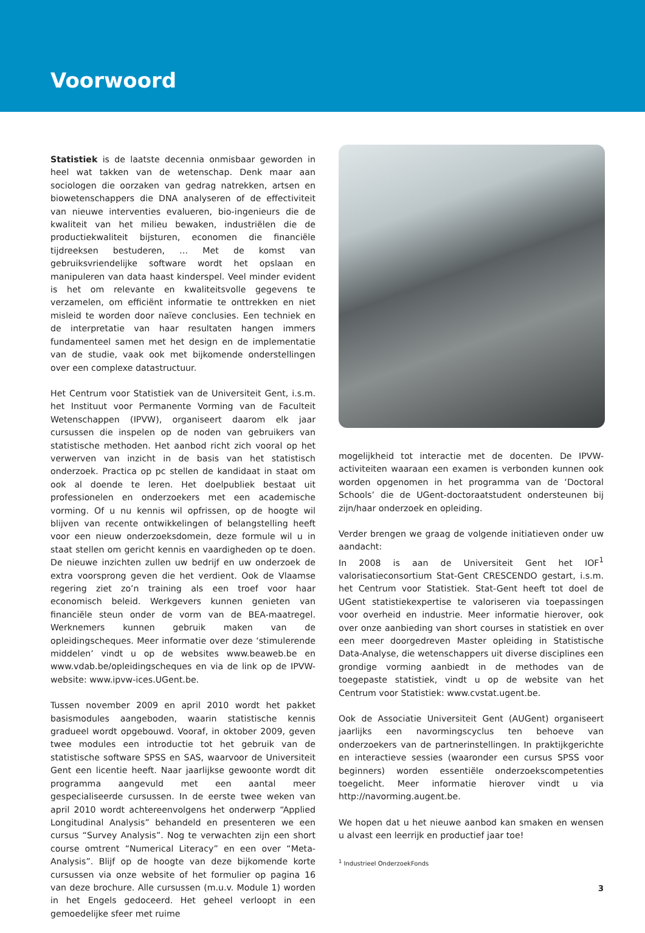Voorwoord
Statistiek is de laatste decennia onmisbaar geworden in heel wat takken van de wetenschap. Denk maar aan sociologen die oorzaken van gedrag natrekken, artsen en biowetenschappers die DNA analyseren of de effectiviteit van nieuwe interventies evalueren, bio-ingenieurs die de kwaliteit van het milieu bewaken, industriëlen die de productiekwaliteit bijsturen, economen die financiële tijdreeksen bestuderen, … Met de komst van gebruiksvriendelijke software wordt het opslaan en manipuleren van data haast kinderspel. Veel minder evident is het om relevante en kwaliteitsvolle gegevens te verzamelen, om efficiënt informatie te onttrekken en niet misleid te worden door naïeve conclusies. Een techniek en de interpretatie van haar resultaten hangen immers fundamenteel samen met het design en de implementatie van de studie, vaak ook met bijkomende onderstellingen over een complexe datastructuur.
Het Centrum voor Statistiek van de Universiteit Gent, i.s.m. het Instituut voor Permanente Vorming van de Faculteit Wetenschappen (IPVW), organiseert daarom elk jaar cursussen die inspelen op de noden van gebruikers van statistische methoden. Het aanbod richt zich vooral op het verwerven van inzicht in de basis van het statistisch onderzoek. Practica op pc stellen de kandidaat in staat om ook al doende te leren. Het doelpubliek bestaat uit professionelen en onderzoekers met een academische vorming. Of u nu kennis wil opfrissen, op de hoogte wil blijven van recente ontwikkelingen of belangstelling heeft voor een nieuw onderzoeksdomein, deze formule wil u in staat stellen om gericht kennis en vaardigheden op te doen. De nieuwe inzichten zullen uw bedrijf en uw onderzoek de extra voorsprong geven die het verdient. Ook de Vlaamse regering ziet zo’n training als een troef voor haar economisch beleid. Werkgevers kunnen genieten van financiële steun onder de vorm van de BEA-maatregel. Werknemers kunnen gebruik maken van de opleidingscheques. Meer informatie over deze ‘stimulerende middelen’ vindt u op de websites www.beaweb.be en www.vdab.be/opleidingscheques en via de link op de IPVW-website: www.ipvw-ices.UGent.be.
Tussen november 2009 en april 2010 wordt het pakket basismodules aangeboden, waarin statistische kennis gradueel wordt opgebouwd. Vooraf, in oktober 2009, geven twee modules een introductie tot het gebruik van de statistische software SPSS en SAS, waarvoor de Universiteit Gent een licentie heeft. Naar jaarlijkse gewoonte wordt dit programma aangevuld met een aantal meer gespecialiseerde cursussen. In de eerste twee weken van april 2010 wordt achtereenvolgens het onderwerp “Applied Longitudinal Analysis” behandeld en presenteren we een cursus “Survey Analysis”. Nog te verwachten zijn een short course omtrent “Numerical Literacy” en een over “Meta-Analysis”. Blijf op de hoogte van deze bijkomende korte cursussen via onze website of het formulier op pagina 16 van deze brochure. Alle cursussen (m.u.v. Module 1) worden in het Engels gedoceerd. Het geheel verloopt in een gemoedelijke sfeer met ruime
mogelijkheid tot interactie met de docenten. De IPVW-activiteiten waaraan een examen is verbonden kunnen ook worden opgenomen in het programma van de ‘Doctoral Schools’ die de UGent-doctoraatstudent ondersteunen bij zijn/haar onderzoek en opleiding.
Verder brengen we graag de volgende initiatieven onder uw aandacht:
In 2008 is aan de Universiteit Gent het IOF<sup>1</sup> valorisatieconsortium Stat-Gent CRESCENDO gestart, i.s.m. het Centrum voor Statistiek. Stat-Gent heeft tot doel de UGent statistiekexpertise te valoriseren via toepassingen voor overheid en industrie. Meer informatie hierover, ook over onze aanbieding van short courses in statistiek en over een meer doorgedreven Master opleiding in Statistische Data-Analyse, die wetenschappers uit diverse disciplines een grondige vorming aanbiedt in de methodes van de toegepaste statistiek, vindt u op de website van het Centrum voor Statistiek: www.cvstat.ugent.be.
Ook de Associatie Universiteit Gent (AUGent) organiseert jaarlijks een navormingscyclus ten behoeve van onderzoekers van de partnerinstellingen. In praktijkgerichte en interactieve sessies (waaronder een cursus SPSS voor beginners) worden essentiële onderzoekscompetenties toegelicht. Meer informatie hierover vindt u via http://navorming.augent.be.
We hopen dat u het nieuwe aanbod kan smaken en wensen u alvast een leerrijk en productief jaar toe!
<sup>1</sup> Industrieel OnderzoekFonds
3